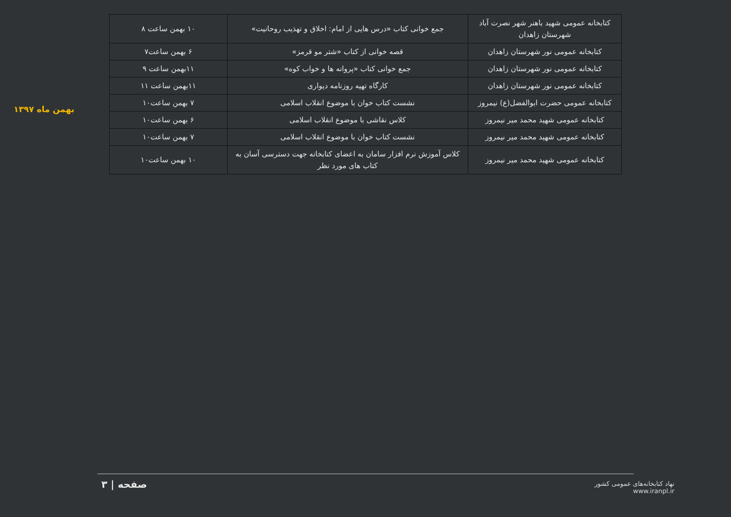بهمن ماه ۱۳۹۷
| کتابخانه عمومی شهید باهنر شهر نصرت آباد شهرستان زاهدان | جمع خوانی کتاب «درس هایی از امام: اخلاق و تهذیب روحانیت» | ۱۰ بهمن ساعت ۸ |
| کتابخانه عمومی نور شهرستان زاهدان | قصه خوانی از کتاب «شتر مو قرمز» | ۶ بهمن ساعت۷ |
| کتابخانه عمومی نور شهرستان زاهدان | جمع خوانی کتاب «پروانه ها و خواب کوه» | ۱۱بهمن ساعت ۹ |
| کتابخانه عمومی نور شهرستان زاهدان | کارگاه تهیه روزنامه دیواری | ۱۱بهمن ساعت ۱۱ |
| کتابخانه عمومی حضرت ابوالفضل(ع) نیمروز | نشست کتاب خوان با موضوع انقلاب اسلامی | ۷ بهمن ساعت۱۰ |
| کتابخانه عمومی شهید محمد میر نیمروز | کلاس نقاشی با موضوع انقلاب اسلامی | ۶ بهمن ساعت۱۰ |
| کتابخانه عمومی شهید محمد میر نیمروز | نشست کتاب خوان با موضوع انقلاب اسلامی | ۷ بهمن ساعت۱۰ |
| کتابخانه عمومی شهید محمد میر نیمروز | کلاس آموزش نرم افزار سامان به اعضای کتابخانه جهت دسترسی آسان به کتاب های مورد نظر | ۱۰ بهمن ساعت۱۰ |
صفحه | ۳
نهاد کتابخانه‌های عمومی کشور
www.iranpl.ir